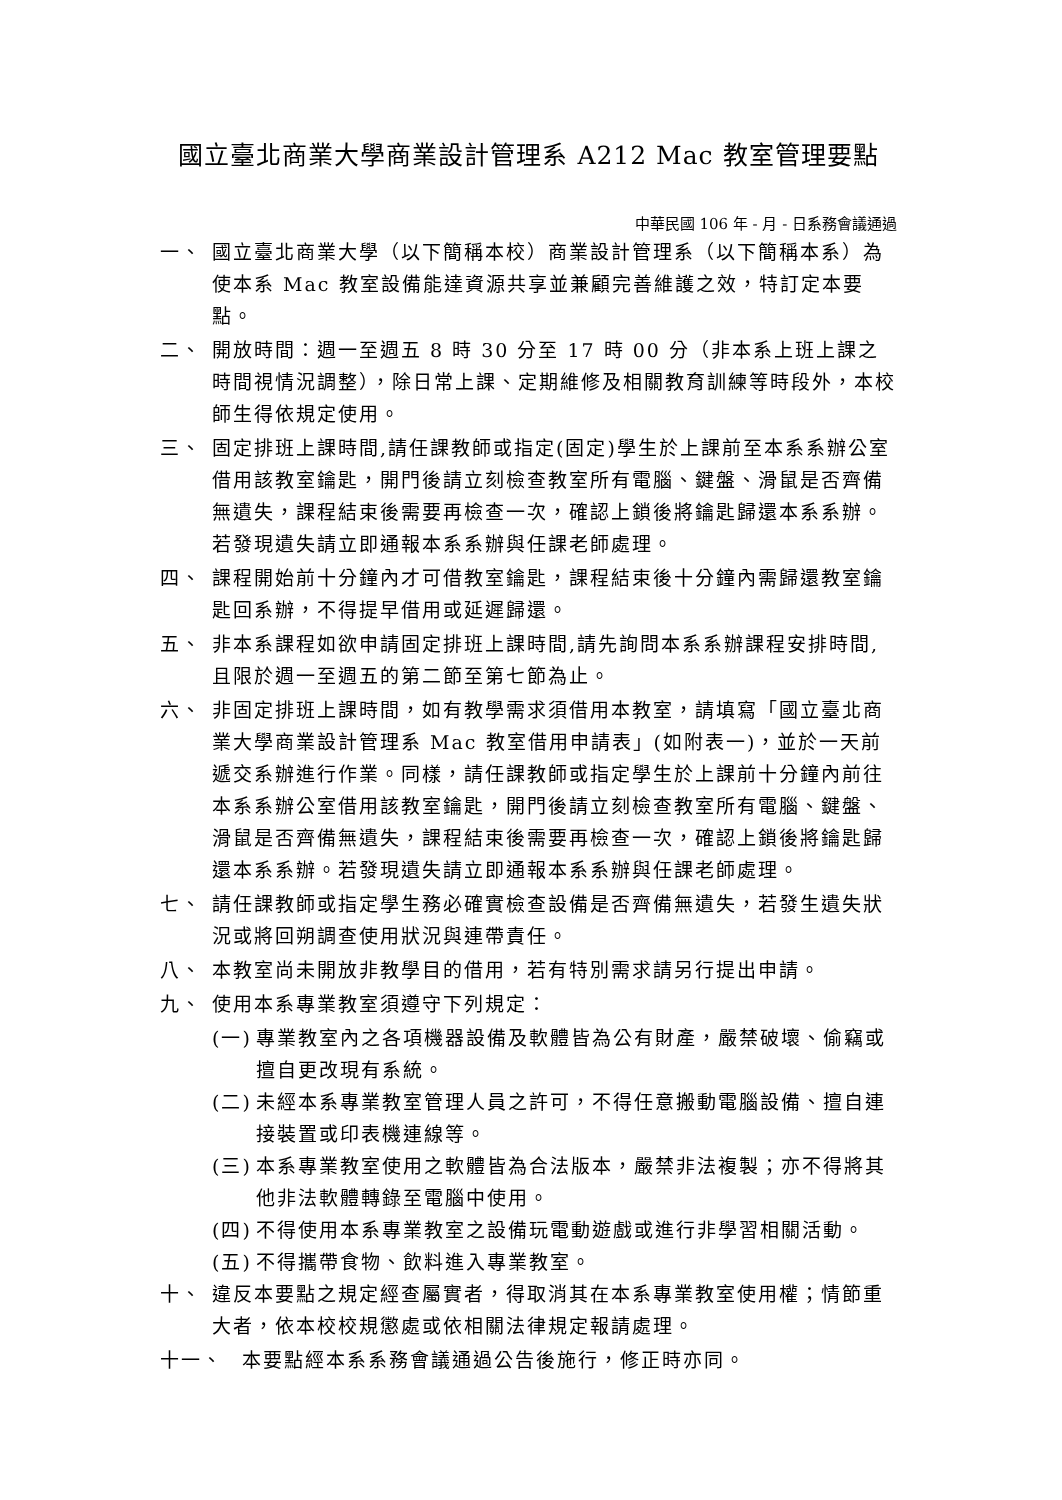國立臺北商業大學商業設計管理系 A212 Mac 教室管理要點
中華民國 106 年 - 月 - 日系務會議通過
一、 國立臺北商業大學（以下簡稱本校）商業設計管理系（以下簡稱本系）為使本系 Mac 教室設備能達資源共享並兼顧完善維護之效，特訂定本要點。
二、 開放時間：週一至週五 8 時 30 分至 17 時 00 分（非本系上班上課之時間視情況調整），除日常上課、定期維修及相關教育訓練等時段外，本校師生得依規定使用。
三、 固定排班上課時間,請任課教師或指定(固定)學生於上課前至本系系辦公室借用該教室鑰匙，開門後請立刻檢查教室所有電腦、鍵盤、滑鼠是否齊備無遺失，課程結束後需要再檢查一次，確認上鎖後將鑰匙歸還本系系辦。若發現遺失請立即通報本系系辦與任課老師處理。
四、 課程開始前十分鐘內才可借教室鑰匙，課程結束後十分鐘內需歸還教室鑰匙回系辦，不得提早借用或延遲歸還。
五、 非本系課程如欲申請固定排班上課時間,請先詢問本系系辦課程安排時間,且限於週一至週五的第二節至第七節為止。
六、 非固定排班上課時間，如有教學需求須借用本教室，請填寫「國立臺北商業大學商業設計管理系 Mac 教室借用申請表」(如附表一)，並於一天前遞交系辦進行作業。同樣，請任課教師或指定學生於上課前十分鐘內前往本系系辦公室借用該教室鑰匙，開門後請立刻檢查教室所有電腦、鍵盤、滑鼠是否齊備無遺失，課程結束後需要再檢查一次，確認上鎖後將鑰匙歸還本系系辦。若發現遺失請立即通報本系系辦與任課老師處理。
七、 請任課教師或指定學生務必確實檢查設備是否齊備無遺失，若發生遺失狀況或將回朔調查使用狀況與連帶責任。
八、 本教室尚未開放非教學目的借用，若有特別需求請另行提出申請。
九、 使用本系專業教室須遵守下列規定：
(一) 專業教室內之各項機器設備及軟體皆為公有財產，嚴禁破壞、偷竊或擅自更改現有系統。
(二) 未經本系專業教室管理人員之許可，不得任意搬動電腦設備、擅自連接裝置或印表機連線等。
(三) 本系專業教室使用之軟體皆為合法版本，嚴禁非法複製；亦不得將其他非法軟體轉錄至電腦中使用。
(四) 不得使用本系專業教室之設備玩電動遊戲或進行非學習相關活動。
(五) 不得攜帶食物、飲料進入專業教室。
十、 違反本要點之規定經查屬實者，得取消其在本系專業教室使用權；情節重大者，依本校校規懲處或依相關法律規定報請處理。
十一、 本要點經本系系務會議通過公告後施行，修正時亦同。